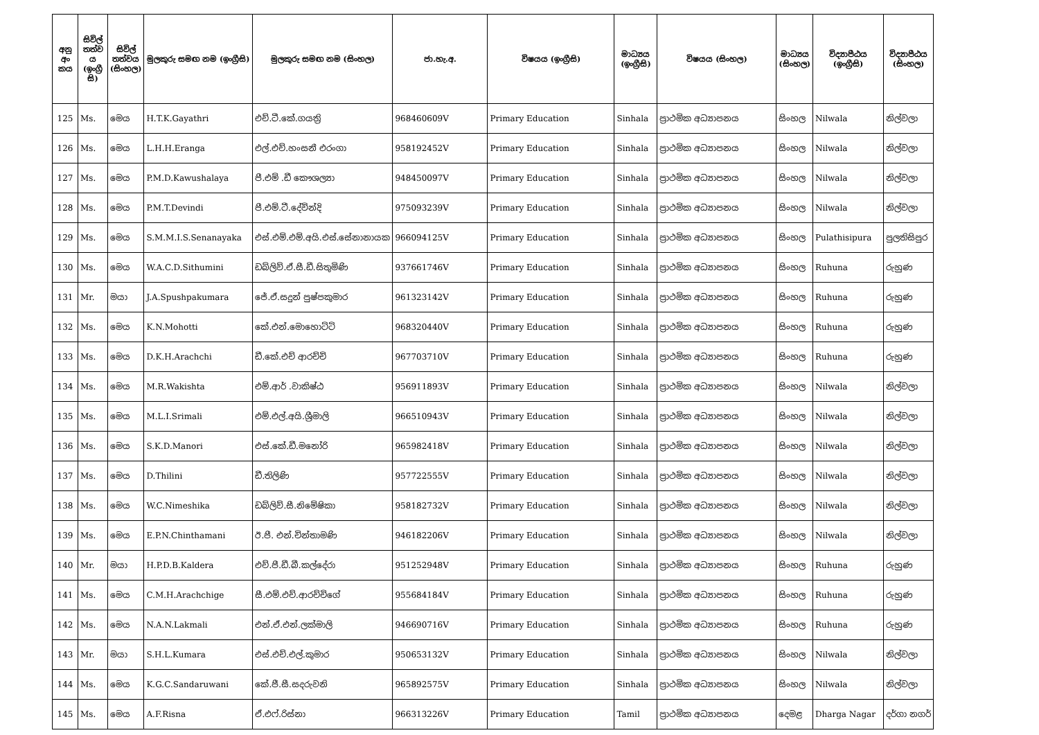| අනු අං කය | සිවිල් තත්ව ය (ඉංග්‍රී සි) | සිවිල් තත්වය (සිංහල) | මුලකුරු සමඟ නම (ඉංග්‍රීසි) | මුලකුරු සමඟ නම (සිංහල) | ජා.හැ.අ. | විෂයය (ඉංග්‍රීසි) | මාධ්‍යය (ඉංග්‍රීසි) | විෂයය (සිංහල) | මාධ්‍යය (සිංහල) | විද්‍යාපීඨය (ඉංග්‍රීසි) | විද්‍යාපීඨය (සිංහල) |
| --- | --- | --- | --- | --- | --- | --- | --- | --- | --- | --- | --- |
| 125 | Ms. | මෙය | H.T.K.Gayathri | එච්.ටී.කේ.ගයත්‍රි | 968460609V | Primary Education | Sinhala | ප්‍රාථමික අධ්‍යාපනය | සිංහල | Nilwala | නිල්වලා |
| 126 | Ms. | මෙය | L.H.H.Eranga | එල්.එච්.හංසනී එරංගා | 958192452V | Primary Education | Sinhala | ප්‍රාථමික අධ්‍යාපනය | සිංහල | Nilwala | නිල්වලා |
| 127 | Ms. | මෙය | P.M.D.Kawushalaya | පී.එම් .ඩී කෞශල්‍යා | 948450097V | Primary Education | Sinhala | ප්‍රාථමික අධ්‍යාපනය | සිංහල | Nilwala | නිල්වලා |
| 128 | Ms. | මෙය | P.M.T.Devindi | පී.එම්.ටී.දේවින්දි | 975093239V | Primary Education | Sinhala | ප්‍රාථමික අධ්‍යාපනය | සිංහල | Nilwala | නිල්වලා |
| 129 | Ms. | මෙය | S.M.M.I.S.Senanayaka | එස්.එම්.එම්.අයි.එස්.සේනානායක | 966094125V | Primary Education | Sinhala | ප්‍රාථමික අධ්‍යාපනය | සිංහල | Pulathisipura | පුලතිසිපුර |
| 130 | Ms. | මෙය | W.A.C.D.Sithumini | ඩබ්ලිව්.ඒ.සී.ඩී.සිතුමිණි | 937661746V | Primary Education | Sinhala | ප්‍රාථමික අධ්‍යාපනය | සිංහල | Ruhuna | රුහුණ |
| 131 | Mr. | මයා | J.A.Spushpakumara | ජේ.ඒ.සදුන් පුෂ්පකුමාර | 961323142V | Primary Education | Sinhala | ප්‍රාථමික අධ්‍යාපනය | සිංහල | Ruhuna | රුහුණ |
| 132 | Ms. | මෙය | K.N.Mohotti | කේ.එන්.මොහොට්ටි | 968320440V | Primary Education | Sinhala | ප්‍රාථමික අධ්‍යාපනය | සිංහල | Ruhuna | රුහුණ |
| 133 | Ms. | මෙය | D.K.H.Arachchi | ඩී.කේ.එච් ආරච්චි | 967703710V | Primary Education | Sinhala | ප්‍රාථමික අධ්‍යාපනය | සිංහල | Ruhuna | රුහුණ |
| 134 | Ms. | මෙය | M.R.Wakishta | එම්.ආර් .වාකිෂ්ඨ | 956911893V | Primary Education | Sinhala | ප්‍රාථමික අධ්‍යාපනය | සිංහල | Nilwala | නිල්වලා |
| 135 | Ms. | මෙය | M.L.I.Srimali | එම්.එල්.අයි.ශ්‍රීමාලි | 966510943V | Primary Education | Sinhala | ප්‍රාථමික අධ්‍යාපනය | සිංහල | Nilwala | නිල්වලා |
| 136 | Ms. | මෙය | S.K.D.Manori | එස්.කේ.ඩී.මනෝරි | 965982418V | Primary Education | Sinhala | ප්‍රාථමික අධ්‍යාපනය | සිංහල | Nilwala | නිල්වලා |
| 137 | Ms. | මෙය | D.Thilini | ඩී.තිලිණි | 957722555V | Primary Education | Sinhala | ප්‍රාථමික අධ්‍යාපනය | සිංහල | Nilwala | නිල්වලා |
| 138 | Ms. | මෙය | W.C.Nimeshika | ඩබ්ලිව්.සී.නිමේෂිකා | 958182732V | Primary Education | Sinhala | ප්‍රාථමික අධ්‍යාපනය | සිංහල | Nilwala | නිල්වලා |
| 139 | Ms. | මෙය | E.P.N.Chinthamani | ඊ.පී. එන්.චින්තාමණි | 946182206V | Primary Education | Sinhala | ප්‍රාථමික අධ්‍යාපනය | සිංහල | Nilwala | නිල්වලා |
| 140 | Mr. | මයා | H.P.D.B.Kaldera | එච්.පී.ඩී.බී.කල්දේරා | 951252948V | Primary Education | Sinhala | ප්‍රාථමික අධ්‍යාපනය | සිංහල | Ruhuna | රුහුණ |
| 141 | Ms. | මෙය | C.M.H.Arachchige | සී.එම්.එච්.ආරච්චිගේ | 955684184V | Primary Education | Sinhala | ප්‍රාථමික අධ්‍යාපනය | සිංහල | Ruhuna | රුහුණ |
| 142 | Ms. | මෙය | N.A.N.Lakmali | එන්.ඒ.එන්.ලක්මාලි | 946690716V | Primary Education | Sinhala | ප්‍රාථමික අධ්‍යාපනය | සිංහල | Ruhuna | රුහුණ |
| 143 | Mr. | මයා | S.H.L.Kumara | එස්.එච්.එල්.කුමාර | 950653132V | Primary Education | Sinhala | ප්‍රාථමික අධ්‍යාපනය | සිංහල | Nilwala | නිල්වලා |
| 144 | Ms. | මෙය | K.G.C.Sandaruwani | කේ.ජී.සී.සදරුවනි | 965892575V | Primary Education | Sinhala | ප්‍රාථමික අධ්‍යාපනය | සිංහල | Nilwala | නිල්වලා |
| 145 | Ms. | මෙය | A.F.Risna | ඒ.එෆ්.රිස්නා | 966313226V | Primary Education | Tamil | ප්‍රාථමික අධ්‍යාපනය | දෙමළ | Dharga Nagar | දර්ගා නගර් |